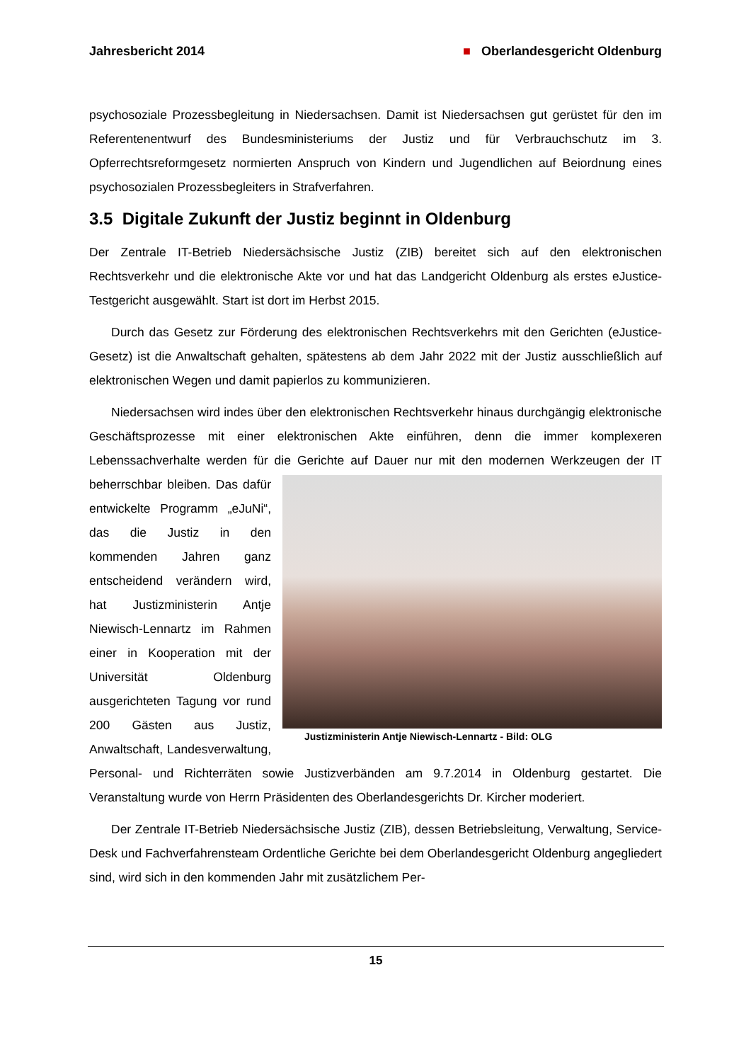Jahresbericht 2014 ■ Oberlandesgericht Oldenburg
psychosoziale Prozessbegleitung in Niedersachsen. Damit ist Niedersachsen gut gerüstet für den im Referentenentwurf des Bundesministeriums der Justiz und für Verbrauchschutz im 3. Opferrechtsreformgesetz normierten Anspruch von Kindern und Jugendlichen auf Beiordnung eines psychosozialen Prozessbegleiters in Strafverfahren.
3.5 Digitale Zukunft der Justiz beginnt in Oldenburg
Der Zentrale IT-Betrieb Niedersächsische Justiz (ZIB) bereitet sich auf den elektronischen Rechtsverkehr und die elektronische Akte vor und hat das Landgericht Oldenburg als erstes eJustice-Testgericht ausgewählt. Start ist dort im Herbst 2015.
Durch das Gesetz zur Förderung des elektronischen Rechtsverkehrs mit den Gerichten (eJustice-Gesetz) ist die Anwaltschaft gehalten, spätestens ab dem Jahr 2022 mit der Justiz ausschließlich auf elektronischen Wegen und damit papierlos zu kommunizieren.
Niedersachsen wird indes über den elektronischen Rechtsverkehr hinaus durchgängig elektronische Geschäftsprozesse mit einer elektronischen Akte einführen, denn die immer komplexeren Lebenssachverhalte werden für die Gerichte auf Dauer nur mit den modernen Justizministerin Antje Niewisch-Lennartz - Bild: OLG Werkzeugen der IT beherrschbar bleiben. Das dafür entwickelte Programm „eJuNi“, das die Justiz in den kommenden Jahren ganz entscheidend verändern wird, hat Justizministerin Antje Niewisch-Lennartz im Rahmen einer in Kooperation mit der Universität Oldenburg ausgerichteten Tagung vor rund 200 Gästen aus Justiz, Anwaltschaft, Landesverwaltung, Personal- und Richterräten sowie Justizverbänden am 9.7.2014 in Oldenburg gestartet. Die Veranstaltung wurde von Herrn Präsidenten des Oberlandesgerichts Dr. Kircher moderiert.
Der Zentrale IT-Betrieb Niedersächsische Justiz (ZIB), dessen Betriebsleitung, Verwaltung, Service-Desk und Fachverfahrensteam Ordentliche Gerichte bei dem Oberlandesgericht Oldenburg angegliedert sind, wird sich in den kommenden Jahr mit zusätzlichem Per-
15